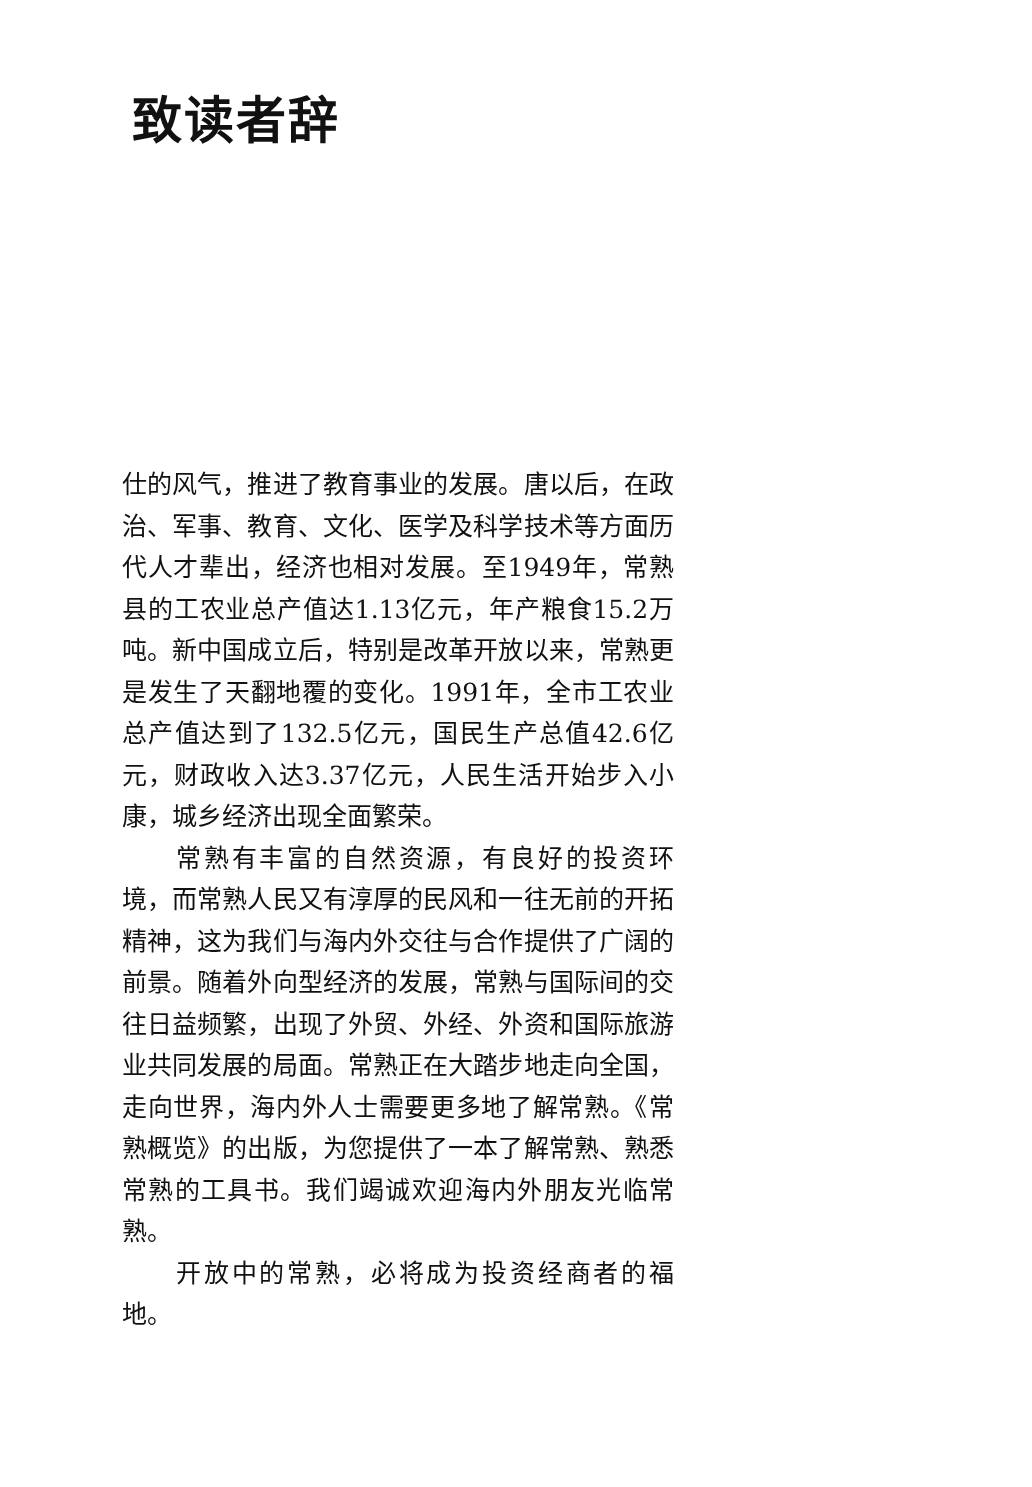致读者辞
仕的风气，推进了教育事业的发展。唐以后，在政治、军事、教育、文化、医学及科学技术等方面历代人才辈出，经济也相对发展。至1949年，常熟县的工农业总产值达1.13亿元，年产粮食15.2万吨。新中国成立后，特别是改革开放以来，常熟更是发生了天翻地覆的变化。1991年，全市工农业总产值达到了132.5亿元，国民生产总值42.6亿元，财政收入达3.37亿元，人民生活开始步入小康，城乡经济出现全面繁荣。
常熟有丰富的自然资源，有良好的投资环境，而常熟人民又有淳厚的民风和一往无前的开拓精神，这为我们与海内外交往与合作提供了广阔的前景。随着外向型经济的发展，常熟与国际间的交往日益频繁，出现了外贸、外经、外资和国际旅游业共同发展的局面。常熟正在大踏步地走向全国，走向世界，海内外人士需要更多地了解常熟。《常熟概览》的出版，为您提供了一本了解常熟、熟悉常熟的工具书。我们竭诚欢迎海内外朋友光临常熟。
开放中的常熟，必将成为投资经商者的福地。